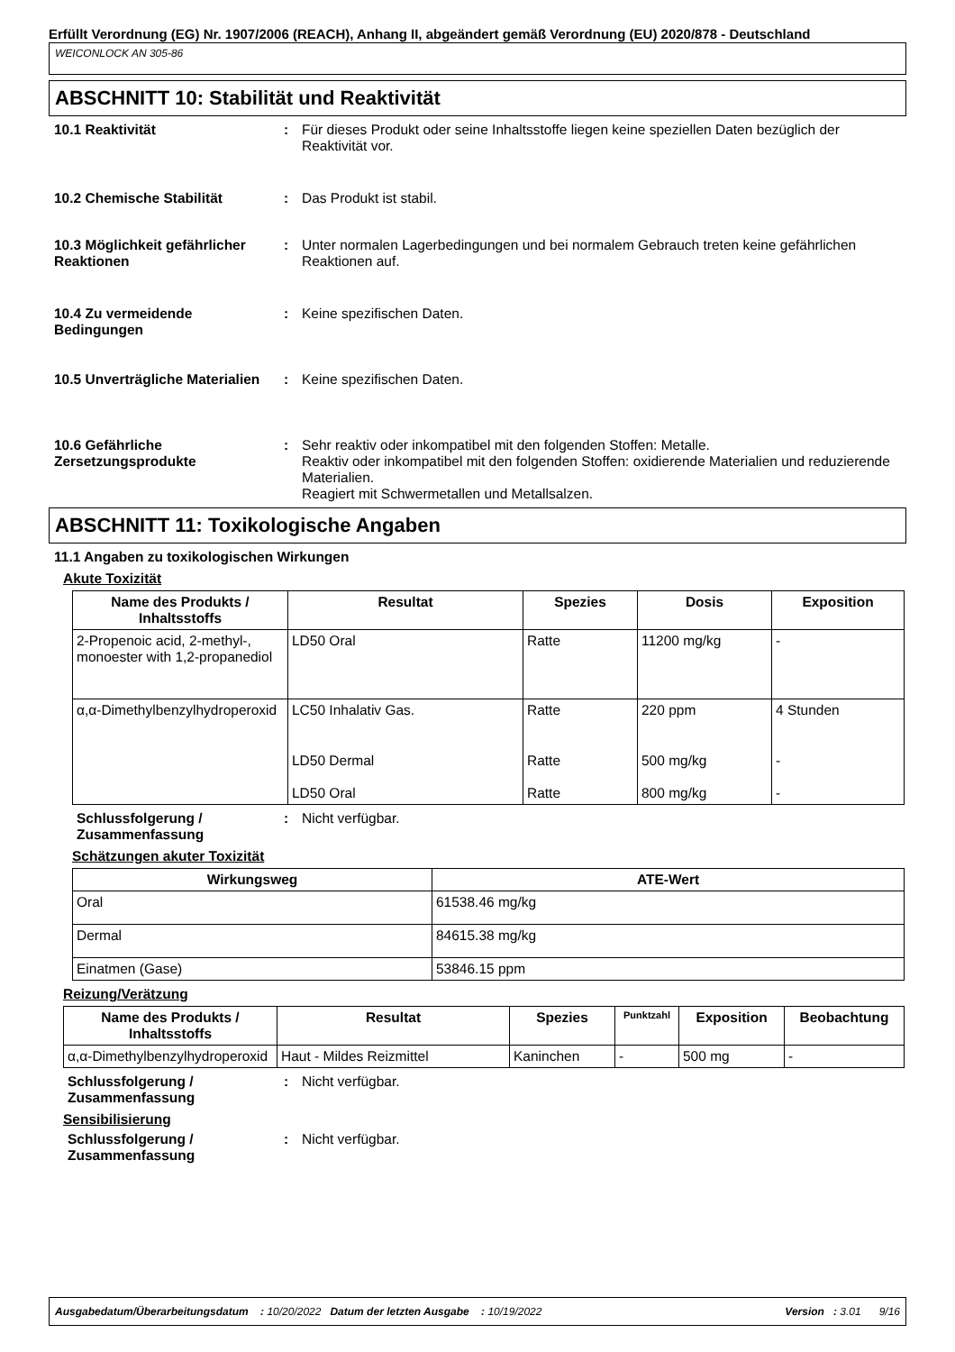Erfüllt Verordnung (EG) Nr. 1907/2006 (REACH), Anhang II, abgeändert gemäß Verordnung (EU) 2020/878 - Deutschland
WEICONLOCK AN 305-86
ABSCHNITT 10: Stabilität und Reaktivität
10.1 Reaktivität : Für dieses Produkt oder seine Inhaltsstoffe liegen keine speziellen Daten bezüglich der Reaktivität vor.
10.2 Chemische Stabilität : Das Produkt ist stabil.
10.3 Möglichkeit gefährlicher Reaktionen
: Unter normalen Lagerbedingungen und bei normalem Gebrauch treten keine gefährlichen Reaktionen auf.
10.4 Zu vermeidende Bedingungen
: Keine spezifischen Daten.
10.5 Unverträgliche Materialien
: Keine spezifischen Daten.
10.6 Gefährliche Zersetzungsprodukte
: Sehr reaktiv oder inkompatibel mit den folgenden Stoffen: Metalle.
Reaktiv oder inkompatibel mit den folgenden Stoffen: oxidierende Materialien und reduzierende Materialien.
Reagiert mit Schwermetallen und Metallsalzen.
ABSCHNITT 11: Toxikologische Angaben
11.1 Angaben zu toxikologischen Wirkungen
Akute Toxizität
| Name des Produkts / Inhaltsstoffs | Resultat | Spezies | Dosis | Exposition |
| --- | --- | --- | --- | --- |
| 2-Propenoic acid, 2-methyl-, monoester with 1,2-propanediol | LD50 Oral | Ratte | 11200 mg/kg | - |
| α,α-Dimethylbenzylhydroperoxid | LC50 Inhalativ Gas. | Ratte | 220 ppm | 4 Stunden |
| | LD50 Dermal | Ratte | 500 mg/kg | - |
| | LD50 Oral | Ratte | 800 mg/kg | - |
Schlussfolgerung / Zusammenfassung
: Nicht verfügbar.
Schätzungen akuter Toxizität
| Wirkungsweg | ATE-Wert |
| --- | --- |
| Oral | 61538.46 mg/kg |
| Dermal | 84615.38 mg/kg |
| Einatmen (Gase) | 53846.15 ppm |
Reizung/Verätzung
| Name des Produkts / Inhaltsstoffs | Resultat | Spezies | Punktzahl | Exposition | Beobachtung |
| --- | --- | --- | --- | --- | --- |
| α,α-Dimethylbenzylhydroperoxid | Haut - Mildes Reizmittel | Kaninchen | - | 500 mg | - |
Schlussfolgerung / Zusammenfassung
: Nicht verfügbar.
Sensibilisierung
Schlussfolgerung / Zusammenfassung
: Nicht verfügbar.
Ausgabedatum/Überarbeitungsdatum : 10/20/2022 Datum der letzten Ausgabe : 10/19/2022 Version : 3.01 9/16